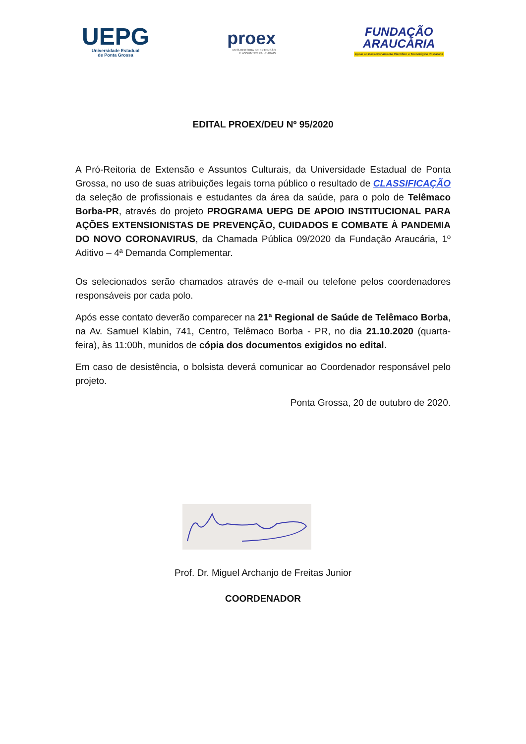UEPG
Universidade Estadual
de Ponta Grossa
proex
PRÓ-REITORIA DE EXTENSÃO
E ASSUNTOS CULTURAIS
FUNDAÇÃO
ARAUCÁRIA
Apoio ao Desenvolvimento Científico e Tecnológico do Paraná
EDITAL PROEX/DEU Nº 95/2020
A Pró-Reitoria de Extensão e Assuntos Culturais, da Universidade Estadual de Ponta Grossa, no uso de suas atribuições legais torna público o resultado de CLASSIFICAÇÃO da seleção de profissionais e estudantes da área da saúde, para o polo de Telêmaco Borba-PR, através do projeto PROGRAMA UEPG DE APOIO INSTITUCIONAL PARA AÇÕES EXTENSIONISTAS DE PREVENÇÃO, CUIDADOS E COMBATE À PANDEMIA DO NOVO CORONAVIRUS, da Chamada Pública 09/2020 da Fundação Araucária, 1º Aditivo – 4ª Demanda Complementar.
Os selecionados serão chamados através de e-mail ou telefone pelos coordenadores responsáveis por cada polo.
Após esse contato deverão comparecer na 21ª Regional de Saúde de Telêmaco Borba, na Av. Samuel Klabin, 741, Centro, Telêmaco Borba - PR, no dia 21.10.2020 (quarta-feira), às 11:00h, munidos de cópia dos documentos exigidos no edital.
Em caso de desistência, o bolsista deverá comunicar ao Coordenador responsável pelo projeto.
Ponta Grossa, 20 de outubro de 2020.
Prof. Dr. Miguel Archanjo de Freitas Junior
COORDENADOR